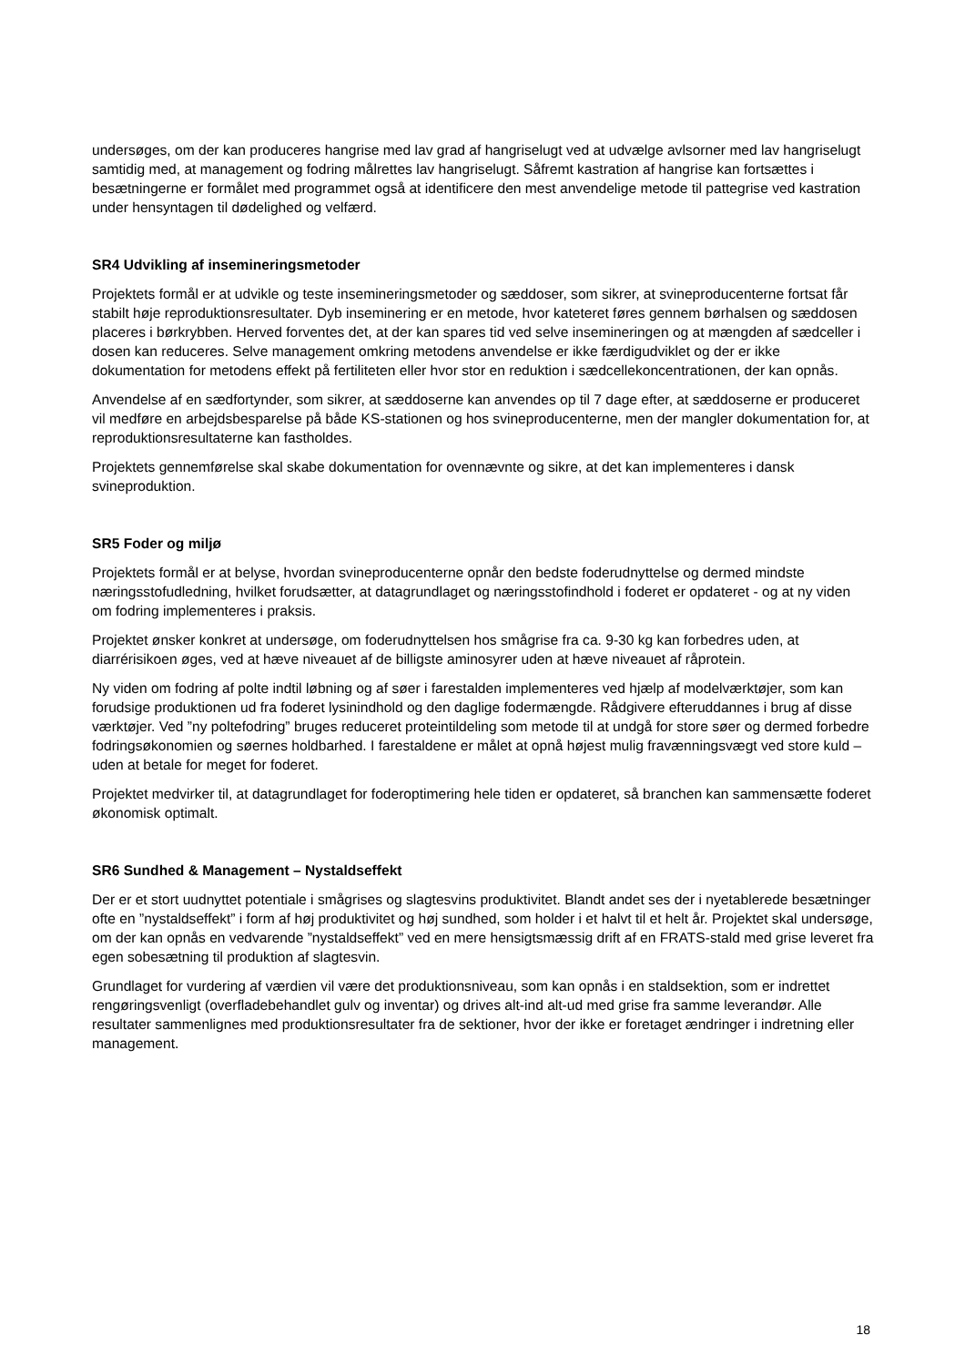undersøges, om der kan produceres hangrise med lav grad af hangriselugt ved at udvælge avlsorner med lav hangriselugt samtidig med, at management og fodring målrettes lav hangriselugt. Såfremt kastration af hangrise kan fortsættes i besætningerne er formålet med programmet også at identificere den mest anvendelige metode til pattegrise ved kastration under hensyntagen til dødelighed og velfærd.
SR4 Udvikling af insemineringsmetoder
Projektets formål er at udvikle og teste insemineringsmetoder og sæddoser, som sikrer, at svineproducenterne fortsat får stabilt høje reproduktionsresultater. Dyb inseminering er en metode, hvor kateteret føres gennem børhalsen og sæddosen placeres i børkrybben. Herved forventes det, at der kan spares tid ved selve insemineringen og at mængden af sædceller i dosen kan reduceres. Selve management omkring metodens anvendelse er ikke færdigudviklet og der er ikke dokumentation for metodens effekt på fertiliteten eller hvor stor en reduktion i sædcellekoncentrationen, der kan opnås.
Anvendelse af en sædfortynder, som sikrer, at sæddoserne kan anvendes op til 7 dage efter, at sæddoserne er produceret vil medføre en arbejdsbesparelse på både KS-stationen og hos svineproducenterne, men der mangler dokumentation for, at reproduktionsresultaterne kan fastholdes.
Projektets gennemførelse skal skabe dokumentation for ovennævnte og sikre, at det kan implementeres i dansk svineproduktion.
SR5 Foder og miljø
Projektets formål er at belyse, hvordan svineproducenterne opnår den bedste foderudnyttelse og dermed mindste næringsstofudledning, hvilket forudsætter, at datagrundlaget og næringsstofindhold i foderet er opdateret - og at ny viden om fodring implementeres i praksis.
Projektet ønsker konkret at undersøge, om foderudnyttelsen hos smågrise fra ca. 9-30 kg kan forbedres uden, at diarrérisikoen øges, ved at hæve niveauet af de billigste aminosyrer uden at hæve niveauet af råprotein.
Ny viden om fodring af polte indtil løbning og af søer i farestalden implementeres ved hjælp af modelværktøjer, som kan forudsige produktionen ud fra foderet lysinindhold og den daglige fodermængde. Rådgivere efteruddannes i brug af disse værktøjer. Ved ”ny poltefodring” bruges reduceret proteintildeling som metode til at undgå for store søer og dermed forbedre fodringsøkonomien og søernes holdbarhed. I farestaldene er målet at opnå højest mulig fravænningsvægt ved store kuld – uden at betale for meget for foderet.
Projektet medvirker til, at datagrundlaget for foderoptimering hele tiden er opdateret, så branchen kan sammensætte foderet økonomisk optimalt.
SR6 Sundhed & Management – Nystaldseffekt
Der er et stort uudnyttet potentiale i smågrises og slagtesvins produktivitet. Blandt andet ses der i nyetablerede besætninger ofte en ”nystaldseffekt” i form af høj produktivitet og høj sundhed, som holder i et halvt til et helt år. Projektet skal undersøge, om der kan opnås en vedvarende ”nystaldseffekt” ved en mere hensigtsmæssig drift af en FRATS-stald med grise leveret fra egen sobesætning til produktion af slagtesvin.
Grundlaget for vurdering af værdien vil være det produktionsniveau, som kan opnås i en staldsektion, som er indrettet rengøringsvenligt (overfladebehandlet gulv og inventar) og drives alt-ind alt-ud med grise fra samme leverandør. Alle resultater sammenlignes med produktionsresultater fra de sektioner, hvor der ikke er foretaget ændringer i indretning eller management.
18